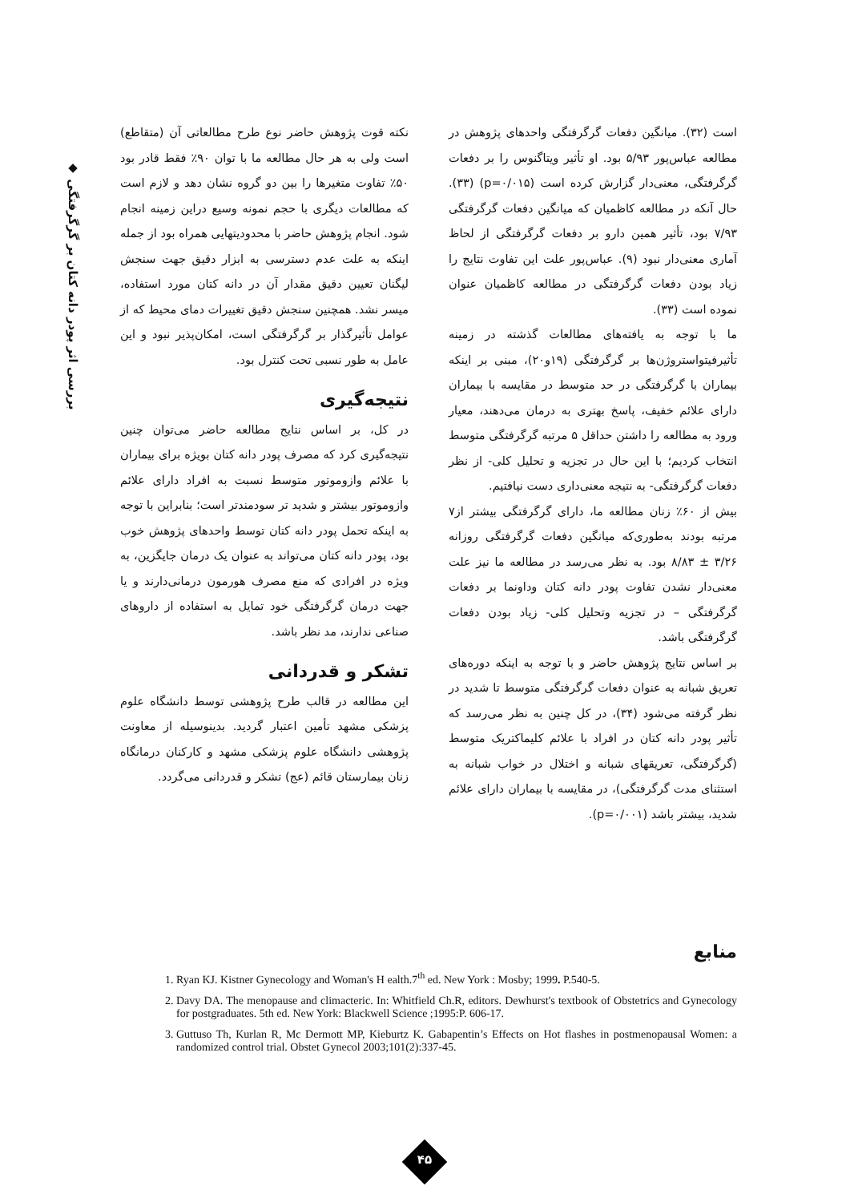◆ بررسی اثر پودر دانه کتان بر گرگرفتگی
است (۳۲). میانگین دفعات گرگرفتگی واحدهای پژوهش در مطالعه عباس‌پور ۵/۹۳ بود. او تأثیر ویتاگنوس را بر دفعات گرگرفتگی، معنی‌دار گزارش کرده است (p=۰/۰۱۵) (۳۳). حال آنکه در مطالعه کاظمیان که میانگین دفعات گرگرفتگی ۷/۹۳ بود، تأثیر همین دارو بر دفعات گرگرفتگی از لحاظ آماری معنی‌دار نبود (۹). عباس‌پور علت این تفاوت نتایج را زیاد بودن دفعات گرگرفتگی در مطالعه کاظمیان عنوان نموده است (۳۳).
ما با توجه به یافته‌های مطالعات گذشته در زمینه تأثیرفیتواستروژن‌ها بر گرگرفتگی (۱۹و۲۰)، مبنی بر اینکه بیماران با گرگرفتگی در حد متوسط در مقایسه با بیماران دارای علائم خفیف، پاسخ بهتری به درمان می‌دهند، معیار ورود به مطالعه را داشتن حداقل ۵ مرتبه گرگرفتگی متوسط انتخاب کردیم؛ با این حال در تجزیه و تحلیل کلی- از نظر دفعات گرگرفتگی- به نتیجه معنی‌داری دست نیافتیم.
بیش از ۶۰٪ زنان مطالعه ما، دارای گرگرفتگی بیشتر از۷ مرتبه بودند به‌طوری‌که میانگین دفعات گرگرفتگی روزانه ۳/۲۶ ± ۸/۸۳ بود. به نظر می‌رسد در مطالعه ما نیز علت معنی‌دار نشدن تفاوت پودر دانه کتان وداونما بر دفعات گرگرفتگی – در تجزیه وتحلیل کلی- زیاد بودن دفعات گرگرفتگی باشد.
بر اساس نتایج پژوهش حاضر و با توجه به اینکه دوره‌های تعریق شبانه به عنوان دفعات گرگرفتگی متوسط تا شدید در نظر گرفته می‌شود (۳۴)، در کل چنین به نظر می‌رسد که تأثیر پودر دانه کتان در افراد با علائم کلیماکتریک متوسط (گرگرفتگی، تعریقهای شبانه و اختلال در خواب شبانه به استثنای مدت گرگرفتگی)، در مقایسه با بیماران دارای علائم شدید، بیشتر باشد (p=۰/۰۰۱).
نکته قوت پژوهش حاضر نوع طرح مطالعاتی آن (متقاطع) است ولی به هر حال مطالعه ما با توان ۹۰٪ فقط قادر بود ۵۰٪ تفاوت متغیرها را بین دو گروه نشان دهد و لازم است که مطالعات دیگری با حجم نمونه وسیع دراین زمینه انجام شود. انجام پژوهش حاضر با محدودیتهایی همراه بود از جمله اینکه به علت عدم دسترسی به ابزار دقیق جهت سنجش لیگنان تعیین دقیق مقدار آن در دانه کتان مورد استفاده، میسر نشد. همچنین سنجش دقیق تغییرات دمای محیط که از عوامل تأثیرگذار بر گرگرفتگی است، امکان‌پذیر نبود و این عامل به طور نسبی تحت کنترل بود.
نتیجه‌گیری
در کل، بر اساس نتایج مطالعه حاضر می‌توان چنین نتیجه‌گیری کرد که مصرف پودر دانه کتان بویژه برای بیماران با علائم وازوموتور متوسط نسبت به افراد دارای علائم وازوموتور بیشتر و شدید تر سودمندتر است؛ بنابراین با توجه به اینکه تحمل پودر دانه کتان توسط واحدهای پژوهش خوب بود، پودر دانه کتان می‌تواند به عنوان یک درمان جایگزین، به ویژه در افرادی که منع مصرف هورمون درمانی‌دارند و یا جهت درمان گرگرفتگی خود تمایل به استفاده از داروهای صناعی ندارند، مد نظر باشد.
تشکر و قدردانی
این مطالعه در قالب طرح پژوهشی توسط دانشگاه علوم پزشکی مشهد تأمین اعتبار گردید. بدینوسیله از معاونت پژوهشی دانشگاه علوم پزشکی مشهد و کارکنان درمانگاه زنان بیمارستان قائم (عج) تشکر و قدردانی می‌گردد.
منابع
1. Ryan KJ. Kistner Gynecology and Woman's H ealth.7<sup>th</sup> ed. New York : Mosby; 1999. P.540-5.
2. Davy DA. The menopause and climacteric. In: Whitfield Ch.R, editors. Dewhurst's textbook of Obstetrics and Gynecology for postgraduates. 5th ed. New York: Blackwell Science ;1995:P. 606-17.
3. Guttuso Th, Kurlan R, Mc Dermott MP, Kieburtz K. Gabapentin’s Effects on Hot flashes in postmenopausal Women: a randomized control trial. Obstet Gynecol 2003;101(2):337-45.
۴۵